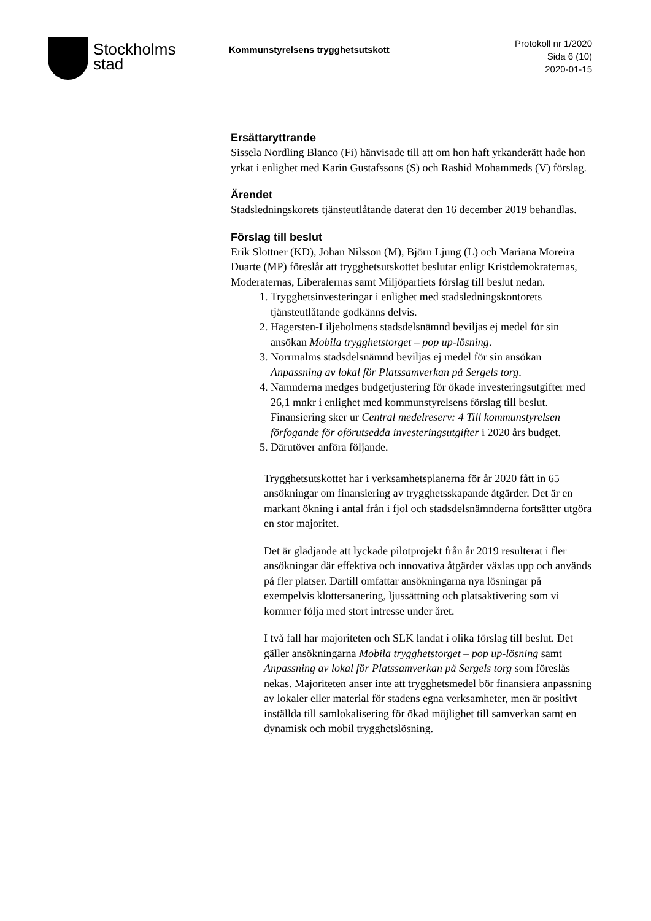Stockholms
stad
Kommunstyrelsens trygghetsutskott
Protokoll nr 1/2020
Sida 6 (10)
2020-01-15
Ersättaryttrande
Sissela Nordling Blanco (Fi) hänvisade till att om hon haft yrkanderätt hade hon yrkat i enlighet med Karin Gustafssons (S) och Rashid Mohammeds (V) förslag.
Ärendet
Stadsledningskorets tjänsteutlåtande daterat den 16 december 2019 behandlas.
Förslag till beslut
Erik Slottner (KD), Johan Nilsson (M), Björn Ljung (L) och Mariana Moreira Duarte (MP) föreslår att trygghetsutskottet beslutar enligt Kristdemokraternas, Moderaternas, Liberalernas samt Miljöpartiets förslag till beslut nedan.
1. Trygghetsinvesteringar i enlighet med stadsledningskontorets tjänsteutlåtande godkänns delvis.
2. Hägersten-Liljeholmens stadsdelsnämnd beviljas ej medel för sin ansökan Mobila trygghetstorget – pop up-lösning.
3. Norrmalms stadsdelsnämnd beviljas ej medel för sin ansökan Anpassning av lokal för Platssamverkan på Sergels torg.
4. Nämnderna medges budgetjustering för ökade investeringsutgifter med 26,1 mnkr i enlighet med kommunstyrelsens förslag till beslut. Finansiering sker ur Central medelreserv: 4 Till kommunstyrelsen förfogande för oförutsedda investeringsutgifter i 2020 års budget.
5. Därutöver anföra följande.
Trygghetsutskottet har i verksamhetsplanerna för år 2020 fått in 65 ansökningar om finansiering av trygghetsskapande åtgärder. Det är en markant ökning i antal från i fjol och stadsdelsnämnderna fortsätter utgöra en stor majoritet.
Det är glädjande att lyckade pilotprojekt från år 2019 resulterat i fler ansökningar där effektiva och innovativa åtgärder växlas upp och används på fler platser. Därtill omfattar ansökningarna nya lösningar på exempelvis klottersanering, ljussättning och platsaktivering som vi kommer följa med stort intresse under året.
I två fall har majoriteten och SLK landat i olika förslag till beslut. Det gäller ansökningarna Mobila trygghetstorget – pop up-lösning samt Anpassning av lokal för Platssamverkan på Sergels torg som föreslås nekas. Majoriteten anser inte att trygghetsmedel bör finansiera anpassning av lokaler eller material för stadens egna verksamheter, men är positivt inställda till samlokalisering för ökad möjlighet till samverkan samt en dynamisk och mobil trygghetslösning.